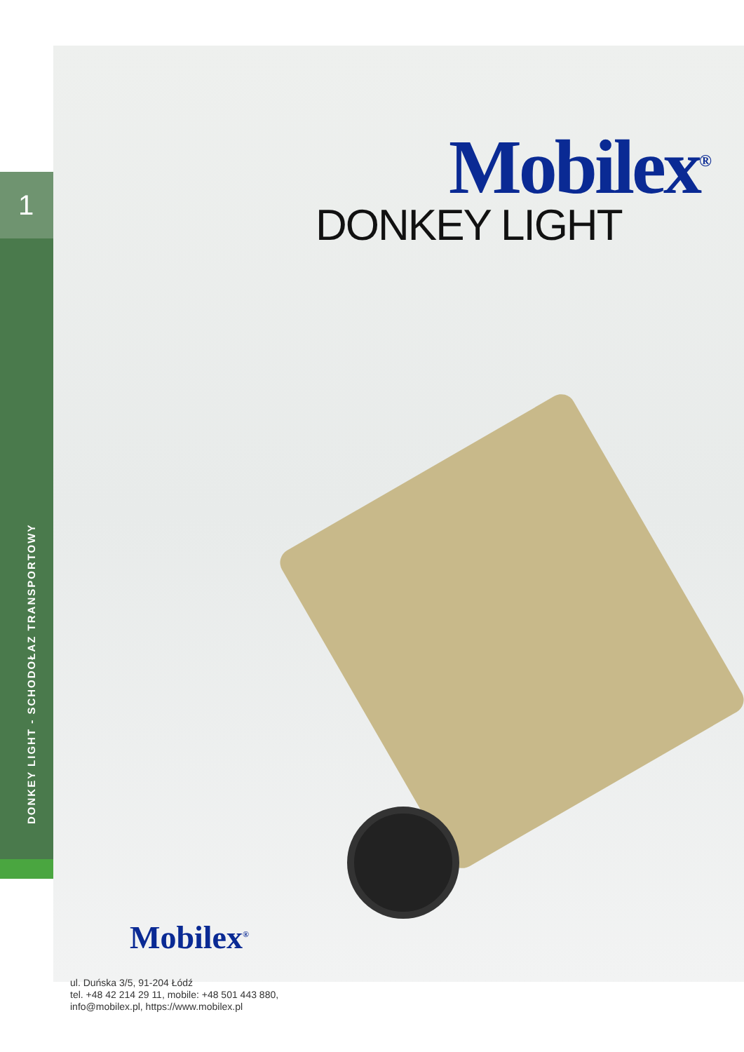1
DONKEY LIGHT - SCHODOŁAZ TRANSPORTOWY
Mobilex<sup>®</sup>
DONKEY LIGHT
Mobilex<sup>®</sup>
ul. Duńska 3/5, 91-204 Łódź
tel. +48 42 214 29 11, mobile: +48 501 443 880,
info@mobilex.pl, https://www.mobilex.pl